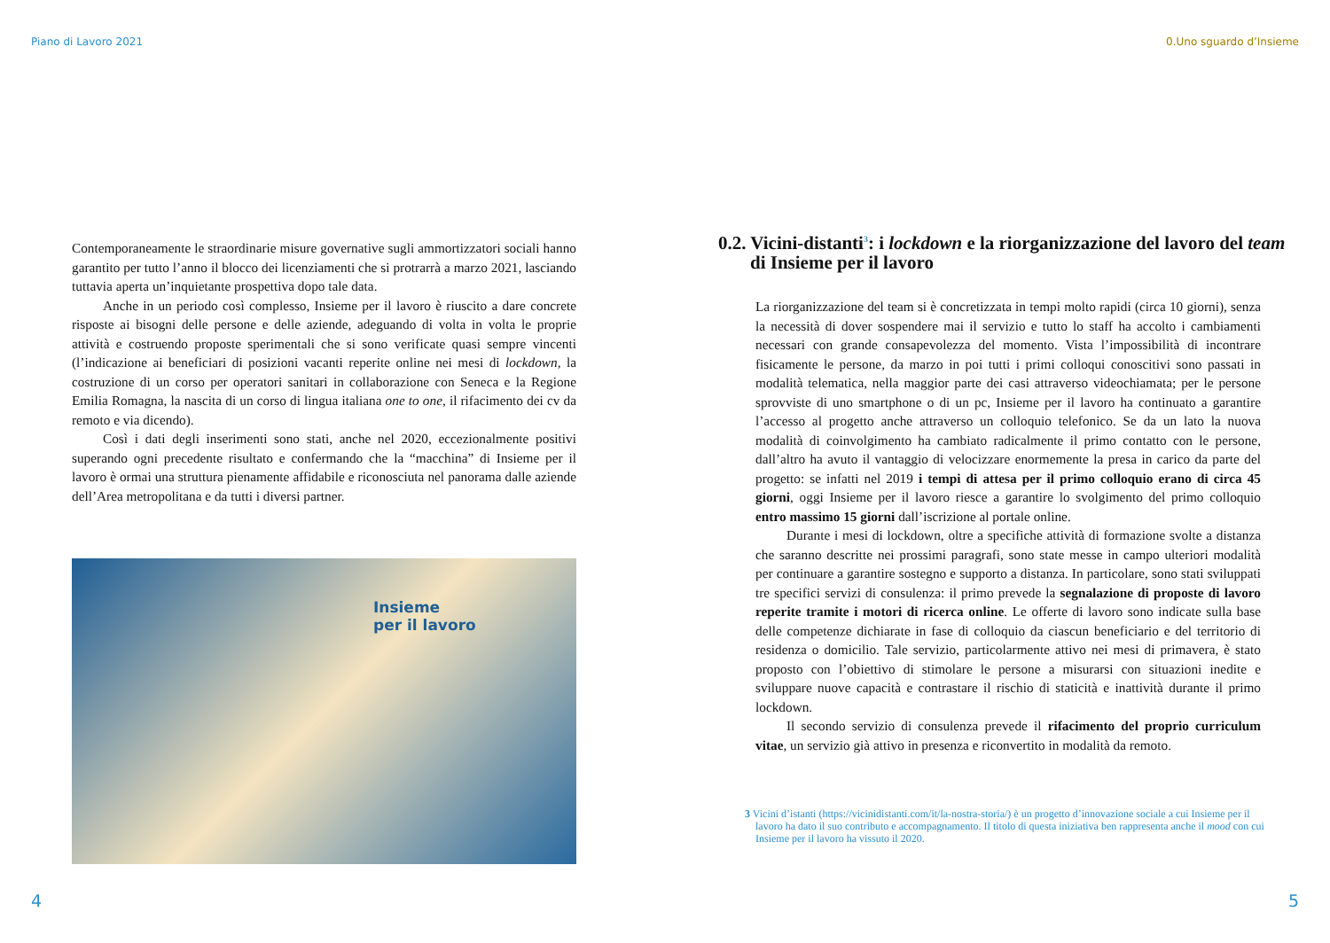Piano di Lavoro 2021
Contemporaneamente le straordinarie misure governative sugli ammortizzatori sociali hanno garantito per tutto l’anno il blocco dei licenziamenti che si protrarrà a marzo 2021, lasciando tuttavia aperta un’inquietante prospettiva dopo tale data.
Anche in un periodo così complesso, Insieme per il lavoro è riuscito a dare concrete risposte ai bisogni delle persone e delle aziende, adeguando di volta in volta le proprie attività e costruendo proposte sperimentali che si sono verificate quasi sempre vincenti (l’indicazione ai beneficiari di posizioni vacanti reperite online nei mesi di lockdown, la costruzione di un corso per operatori sanitari in collaborazione con Seneca e la Regione Emilia Romagna, la nascita di un corso di lingua italiana one to one, il rifacimento dei cv da remoto e via dicendo).
Così i dati degli inserimenti sono stati, anche nel 2020, eccezionalmente positivi superando ogni precedente risultato e confermando che la “macchina” di Insieme per il lavoro è ormai una struttura pienamente affidabile e riconosciuta nel panorama dalle aziende dell’Area metropolitana e da tutti i diversi partner.
Insieme
per il lavoro
4
0.Uno sguardo d’Insieme
0.2. Vicini-distanti<sup>3</sup>: i lockdown e la riorganizzazione del lavoro del team di Insieme per il lavoro
La riorganizzazione del team si è concretizzata in tempi molto rapidi (circa 10 giorni), senza la necessità di dover sospendere mai il servizio e tutto lo staff ha accolto i cambiamenti necessari con grande consapevolezza del momento. Vista l’impossibilità di incontrare fisicamente le persone, da marzo in poi tutti i primi colloqui conoscitivi sono passati in modalità telematica, nella maggior parte dei casi attraverso videochiamata; per le persone sprovviste di uno smartphone o di un pc, Insieme per il lavoro ha continuato a garantire l’accesso al progetto anche attraverso un colloquio telefonico. Se da un lato la nuova modalità di coinvolgimento ha cambiato radicalmente il primo contatto con le persone, dall’altro ha avuto il vantaggio di velocizzare enormemente la presa in carico da parte del progetto: se infatti nel 2019 i tempi di attesa per il primo colloquio erano di circa 45 giorni, oggi Insieme per il lavoro riesce a garantire lo svolgimento del primo colloquio entro massimo 15 giorni dall’iscrizione al portale online.
Durante i mesi di lockdown, oltre a specifiche attività di formazione svolte a distanza che saranno descritte nei prossimi paragrafi, sono state messe in campo ulteriori modalità per continuare a garantire sostegno e supporto a distanza. In particolare, sono stati sviluppati tre specifici servizi di consulenza: il primo prevede la segnalazione di proposte di lavoro reperite tramite i motori di ricerca online. Le offerte di lavoro sono indicate sulla base delle competenze dichiarate in fase di colloquio da ciascun beneficiario e del territorio di residenza o domicilio. Tale servizio, particolarmente attivo nei mesi di primavera, è stato proposto con l’obiettivo di stimolare le persone a misurarsi con situazioni inedite e sviluppare nuove capacità e contrastare il rischio di staticità e inattività durante il primo lockdown.
Il secondo servizio di consulenza prevede il rifacimento del proprio curriculum vitae, un servizio già attivo in presenza e riconvertito in modalità da remoto.
3 Vicini d’istanti (https://vicinidistanti.com/it/la-nostra-storia/) è un progetto d’innovazione sociale a cui Insieme per il lavoro ha dato il suo contributo e accompagnamento. Il titolo di questa iniziativa ben rappresenta anche il mood con cui Insieme per il lavoro ha vissuto il 2020.
5